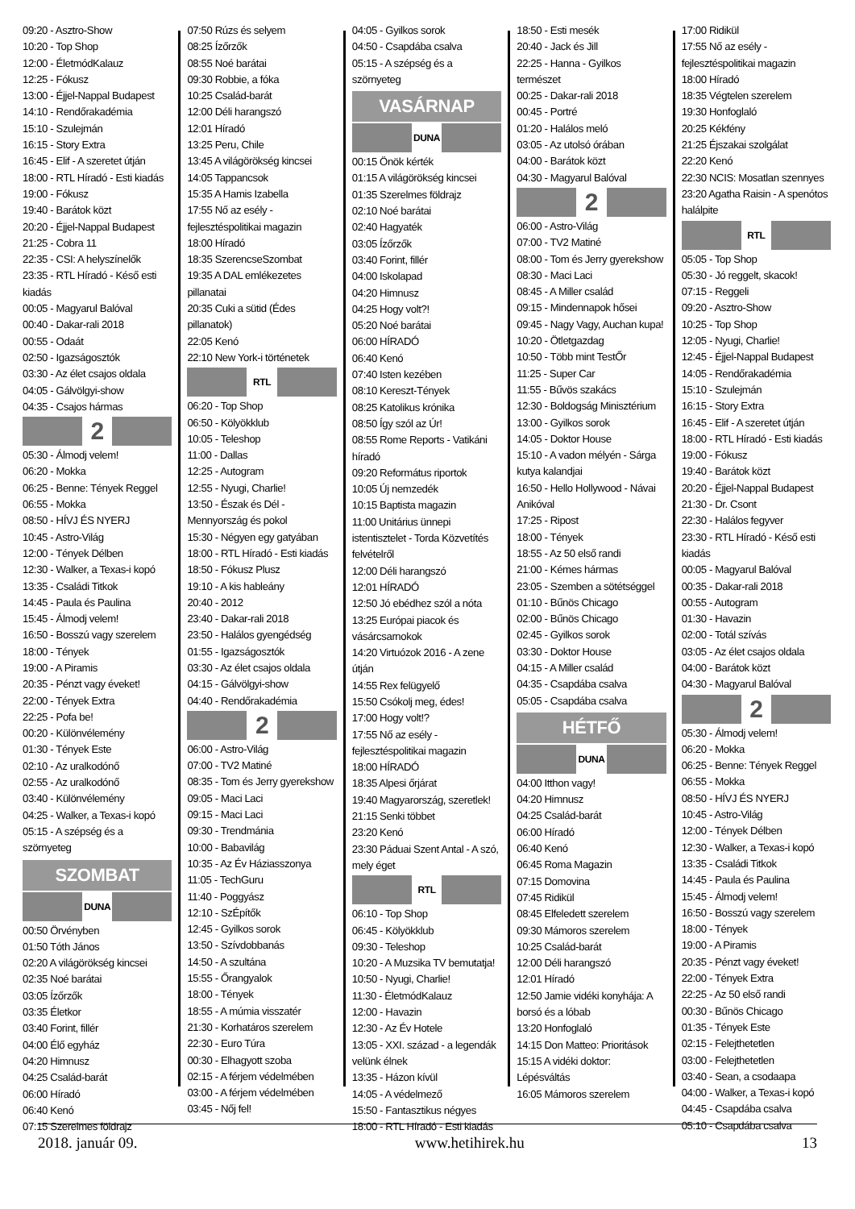09:20 - Asztro-Show
10:20 - Top Shop
12:00 - ÉletmódKalauz
12:25 - Fókusz
13:00 - Éjjel-Nappal Budapest
14:10 - Rendőrakadémia
15:10 - Szulejmán
16:15 - Story Extra
16:45 - Elif - A szeretet útján
18:00 - RTL Híradó - Esti kiadás
19:00 - Fókusz
19:40 - Barátok közt
20:20 - Éjjel-Nappal Budapest
21:25 - Cobra 11
22:35 - CSI: A helyszínelők
23:35 - RTL Híradó - Késő esti kiadás
00:05 - Magyarul Balóval
00:40 - Dakar-rali 2018
00:55 - Odaát
02:50 - Igazságosztók
03:30 - Az élet csajos oldala
04:05 - Gálvölgyi-show
04:35 - Csajos hármas
2
05:30 - Álmodj velem!
06:20 - Mokka
06:25 - Benne: Tények Reggel
06:55 - Mokka
08:50 - HÍVJ ÉS NYERJ
10:45 - Astro-Világ
12:00 - Tények Délben
12:30 - Walker, a Texas-i kopó
13:35 - Családi Titkok
14:45 - Paula és Paulina
15:45 - Álmodj velem!
16:50 - Bosszú vagy szerelem
18:00 - Tények
19:00 - A Piramis
20:35 - Pénzt vagy éveket!
22:00 - Tények Extra
22:25 - Pofa be!
00:20 - Különvélemény
01:30 - Tények Este
02:10 - Az uralkodónő
02:55 - Az uralkodónő
03:40 - Különvélemény
04:25 - Walker, a Texas-i kopó
05:15 - A szépség és a szörnyeteg
SZOMBAT
DUNA
00:50 Örvényben
01:50 Tóth János
02:20 A világörökség kincsei
02:35 Noé barátai
03:05 Ízőrzők
03:35 Életkor
03:40 Forint, fillér
04:00 Élő egyház
04:20 Himnusz
04:25 Család-barát
06:00 Híradó
06:40 Kenó
07:15 Szerelmes földrajz
07:50 Rúzs és selyem
08:25 Ízőrzők
08:55 Noé barátai
09:30 Robbie, a fóka
10:25 Család-barát
12:00 Déli harangszó
12:01 Híradó
13:25 Peru, Chile
13:45 A világörökség kincsei
14:05 Tappancsok
15:35 A Hamis Izabella
17:55 Nő az esély - fejlesztéspolitikai magazin
18:00 Híradó
18:35 SzerencseSzombat
19:35 A DAL emlékezetes pillanatai
20:35 Cuki a sütid (Édes pillanatok)
22:05 Kenó
22:10 New York-i történetek
RTL
06:20 - Top Shop
06:50 - Kölyökklub
10:05 - Teleshop
11:00 - Dallas
12:25 - Autogram
12:55 - Nyugi, Charlie!
13:50 - Észak és Dél - Mennyország és pokol
15:30 - Négyen egy gatyában
18:00 - RTL Híradó - Esti kiadás
18:50 - Fókusz Plusz
19:10 - A kis hableány
20:40 - 2012
23:40 - Dakar-rali 2018
23:50 - Halálos gyengédség
01:55 - Igazságosztók
03:30 - Az élet csajos oldala
04:15 - Gálvölgyi-show
04:40 - Rendőrakadémia
2
06:00 - Astro-Világ
07:00 - TV2 Matiné
08:35 - Tom és Jerry gyerekshow
09:05 - Maci Laci
09:15 - Maci Laci
09:30 - Trendmánia
10:00 - Babavilág
10:35 - Az Év Háziasszonya
11:05 - TechGuru
11:40 - Poggyász
12:10 - SzÉpítők
12:45 - Gyilkos sorok
13:50 - Szívdobbanás
14:50 - A szultána
15:55 - Őrangyalok
18:00 - Tények
18:55 - A múmia visszatér
21:30 - Korhatáros szerelem
22:30 - Euro Túra
00:30 - Elhagyott szoba
02:15 - A férjem védelmében
03:00 - A férjem védelmében
03:45 - Nőj fel!
04:05 - Gyilkos sorok
04:50 - Csapdába csalva
05:15 - A szépség és a szörnyeteg
VASÁRNAP
DUNA
00:15 Önök kérték
01:15 A világörökség kincsei
01:35 Szerelmes földrajz
02:10 Noé barátai
02:40 Hagyaték
03:05 Ízőrzők
03:40 Forint, fillér
04:00 Iskolapad
04:20 Himnusz
04:25 Hogy volt?!
05:20 Noé barátai
06:00 HÍRADÓ
06:40 Kenó
07:40 Isten kezében
08:10 Kereszt-Tények
08:25 Katolikus krónika
08:50 Így szól az Úr!
08:55 Rome Reports - Vatikáni híradó
09:20 Református riportok
10:05 Új nemzedék
10:15 Baptista magazin
11:00 Unitárius ünnepi istentisztelet - Torda Közvetítés felvételről
12:00 Déli harangszó
12:01 HÍRADÓ
12:50 Jó ebédhez szól a nóta
13:25 Európai piacok és vásárcsarnokok
14:20 Virtuózok 2016 - A zene útján
14:55 Rex felügyelő
15:50 Csókolj meg, édes!
17:00 Hogy volt!?
17:55 Nő az esély - fejlesztéspolitikai magazin
18:00 HÍRADÓ
18:35 Alpesi őrjárat
19:40 Magyarország, szeretlek!
21:15 Senki többet
23:20 Kenó
23:30 Páduai Szent Antal - A szó, mely éget
RTL
06:10 - Top Shop
06:45 - Kölyökklub
09:30 - Teleshop
10:20 - A Muzsika TV bemutatja!
10:50 - Nyugi, Charlie!
11:30 - ÉletmódKalauz
12:00 - Havazin
12:30 - Az Év Hotele
13:05 - XXI. század - a legendák velünk élnek
13:35 - Házon kívül
14:05 - A védelmező
15:50 - Fantasztikus négyes
18:00 - RTL Híradó - Esti kiadás
18:50 - Esti mesék
20:40 - Jack és Jill
22:25 - Hanna - Gyilkos természet
00:25 - Dakar-rali 2018
00:45 - Portré
01:20 - Halálos meló
03:05 - Az utolsó órában
04:00 - Barátok közt
04:30 - Magyarul Balóval
2
06:00 - Astro-Világ
07:00 - TV2 Matiné
08:00 - Tom és Jerry gyerekshow
08:30 - Maci Laci
08:45 - A Miller család
09:15 - Mindennapok hősei
09:45 - Nagy Vagy, Auchan kupa!
10:20 - Ötletgazdag
10:50 - Több mint TestŐr
11:25 - Super Car
11:55 - Bűvös szakács
12:30 - Boldogság Minisztérium
13:00 - Gyilkos sorok
14:05 - Doktor House
15:10 - A vadon mélyén - Sárga kutya kalandjai
16:50 - Hello Hollywood - Návai Anikóval
17:25 - Ripost
18:00 - Tények
18:55 - Az 50 első randi
21:00 - Kémes hármas
23:05 - Szemben a sötétséggel
01:10 - Bűnös Chicago
02:00 - Bűnös Chicago
02:45 - Gyilkos sorok
03:30 - Doktor House
04:15 - A Miller család
04:35 - Csapdába csalva
05:05 - Csapdába csalva
HÉTFŐ
DUNA
04:00 Itthon vagy!
04:20 Himnusz
04:25 Család-barát
06:00 Híradó
06:40 Kenó
06:45 Roma Magazin
07:15 Domovina
07:45 Ridikül
08:45 Elfeledett szerelem
09:30 Mámoros szerelem
10:25 Család-barát
12:00 Déli harangszó
12:01 Híradó
12:50 Jamie vidéki konyhája: A borsó és a lóbab
13:20 Honfoglaló
14:15 Don Matteo: Prioritások
15:15 A vidéki doktor: Lépésváltás
16:05 Mámoros szerelem
17:00 Ridikül
17:55 Nő az esély - fejlesztéspolitikai magazin
18:00 Híradó
18:35 Végtelen szerelem
19:30 Honfoglaló
20:25 Kékfény
21:25 Éjszakai szolgálat
22:20 Kenó
22:30 NCIS: Mosatlan szennyes
23:20 Agatha Raisin - A spenótos halálpite
RTL
05:05 - Top Shop
05:30 - Jó reggelt, skacok!
07:15 - Reggeli
09:20 - Asztro-Show
10:25 - Top Shop
12:05 - Nyugi, Charlie!
12:45 - Éjjel-Nappal Budapest
14:05 - Rendőrakadémia
15:10 - Szulejmán
16:15 - Story Extra
16:45 - Elif - A szeretet útján
18:00 - RTL Híradó - Esti kiadás
19:00 - Fókusz
19:40 - Barátok közt
20:20 - Éjjel-Nappal Budapest
21:30 - Dr. Csont
22:30 - Halálos fegyver
23:30 - RTL Híradó - Késő esti kiadás
00:05 - Magyarul Balóval
00:35 - Dakar-rali 2018
00:55 - Autogram
01:30 - Havazin
02:00 - Totál szívás
03:05 - Az élet csajos oldala
04:00 - Barátok közt
04:30 - Magyarul Balóval
2
05:30 - Álmodj velem!
06:20 - Mokka
06:25 - Benne: Tények Reggel
06:55 - Mokka
08:50 - HÍVJ ÉS NYERJ
10:45 - Astro-Világ
12:00 - Tények Délben
12:30 - Walker, a Texas-i kopó
13:35 - Családi Titkok
14:45 - Paula és Paulina
15:45 - Álmodj velem!
16:50 - Bosszú vagy szerelem
18:00 - Tények
19:00 - A Piramis
20:35 - Pénzt vagy éveket!
22:00 - Tények Extra
22:25 - Az 50 első randi
00:30 - Bűnös Chicago
01:35 - Tények Este
02:15 - Felejthetetlen
03:00 - Felejthetetlen
03:40 - Sean, a csodaapa
04:00 - Walker, a Texas-i kopó
04:45 - Csapdába csalva
05:10 - Csapdába csalva
2018. január 09. www.hetihirek.hu 13